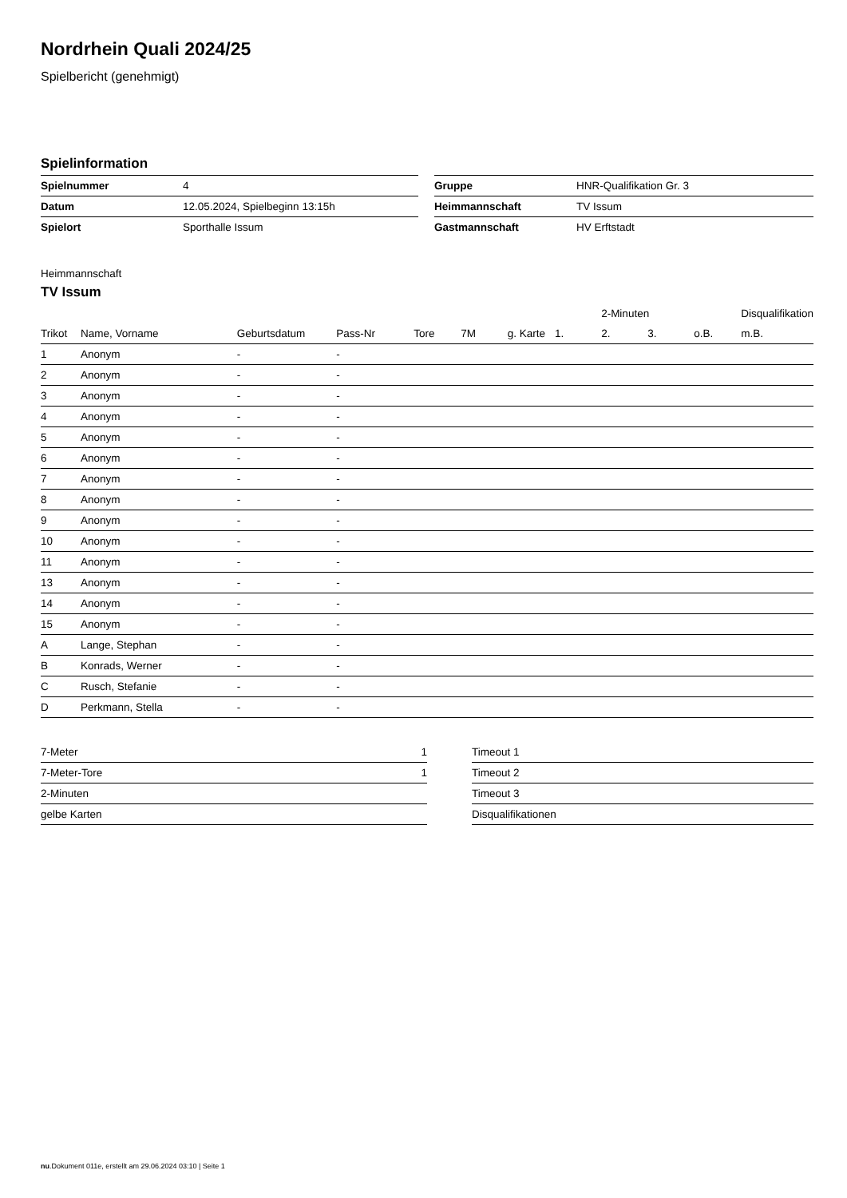Nordrhein Quali 2024/25
Spielbericht (genehmigt)
Spielinformation
| Spielnummer | 4 | | Gruppe | HNR-Qualifikation Gr. 3 |
| Datum | 12.05.2024, Spielbeginn 13:15h | | Heimmannschaft | TV Issum |
| Spielort | Sporthalle Issum | | Gastmannschaft | HV Erftstadt |
Heimmannschaft
TV Issum
| | | | | | | | | 2-Minuten | | | Disqualifikation |
| --- | --- | --- | --- | --- | --- | --- | --- | --- | --- | --- | --- |
| Trikot | Name, Vorname | Geburtsdatum | Pass-Nr | Tore | 7M | g. Karte | 1. | 2. | 3. | o.B. | m.B. |
| 1 | Anonym | - | - | | | | | | | | |
| 2 | Anonym | - | - | | | | | | | | |
| 3 | Anonym | - | - | | | | | | | | |
| 4 | Anonym | - | - | | | | | | | | |
| 5 | Anonym | - | - | | | | | | | | |
| 6 | Anonym | - | - | | | | | | | | |
| 7 | Anonym | - | - | | | | | | | | |
| 8 | Anonym | - | - | | | | | | | | |
| 9 | Anonym | - | - | | | | | | | | |
| 10 | Anonym | - | - | | | | | | | | |
| 11 | Anonym | - | - | | | | | | | | |
| 13 | Anonym | - | - | | | | | | | | |
| 14 | Anonym | - | - | | | | | | | | |
| 15 | Anonym | - | - | | | | | | | | |
| A | Lange, Stephan | - | - | | | | | | | | |
| B | Konrads, Werner | - | - | | | | | | | | |
| C | Rusch, Stefanie | - | - | | | | | | | | |
| D | Perkmann, Stella | - | - | | | | | | | | |
| 7-Meter | 1 |
| 7-Meter-Tore | 1 |
| 2-Minuten | |
| gelbe Karten | |
| Timeout 1 |
| Timeout 2 |
| Timeout 3 |
| Disqualifikationen |
nu.Dokument 011e, erstellt am 29.06.2024 03:10 | Seite 1